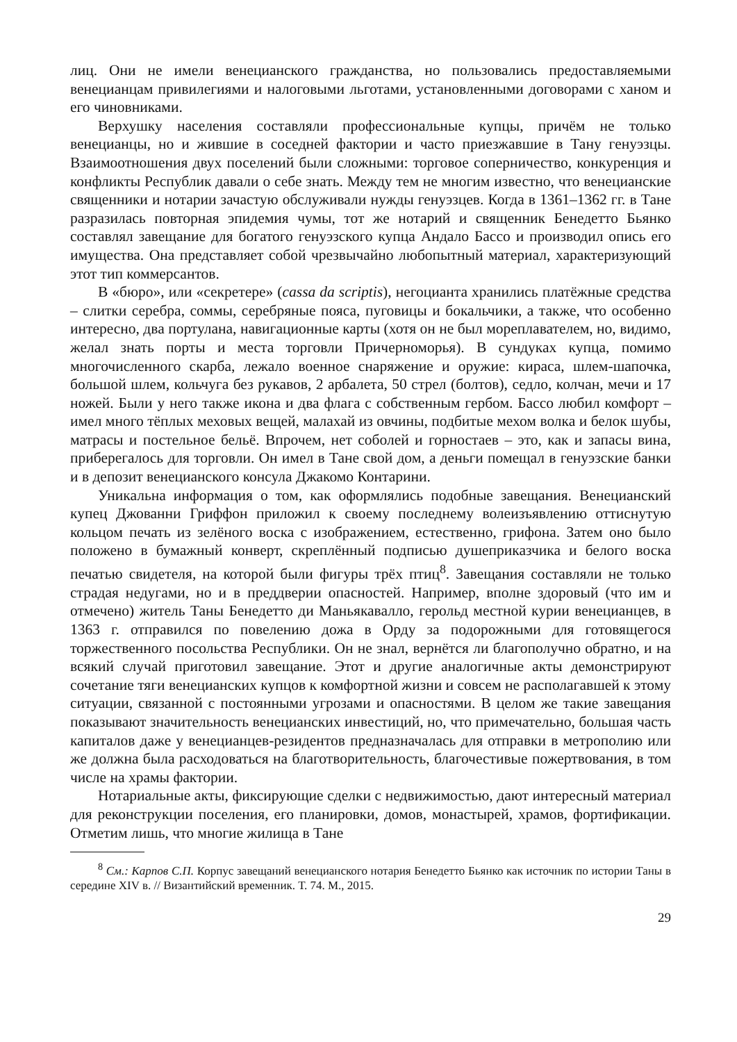лиц. Они не имели венецианского гражданства, но пользовались предоставляемыми венецианцам привилегиями и налоговыми льготами, установленными договорами с ханом и его чиновниками.
Верхушку населения составляли профессиональные купцы, причём не только венецианцы, но и жившие в соседней фактории и часто приезжавшие в Тану генуэзцы. Взаимоотношения двух поселений были сложными: торговое соперничество, конкуренция и конфликты Республик давали о себе знать. Между тем не многим известно, что венецианские священники и нотарии зачастую обслуживали нужды генуэзцев. Когда в 1361–1362 гг. в Тане разразилась повторная эпидемия чумы, тот же нотарий и священник Бенедетто Бьянко составлял завещание для богатого генуэзского купца Андало Бассо и производил опись его имущества. Она представляет собой чрезвычайно любопытный материал, характеризующий этот тип коммерсантов.
В «бюро», или «секретере» (cassa da scriptis), негоцианта хранились платёжные средства – слитки серебра, соммы, серебряные пояса, пуговицы и бокальчики, а также, что особенно интересно, два портулана, навигационные карты (хотя он не был мореплавателем, но, видимо, желал знать порты и места торговли Причерноморья). В сундуках купца, помимо многочисленного скарба, лежало военное снаряжение и оружие: кираса, шлем-шапочка, большой шлем, кольчуга без рукавов, 2 арбалета, 50 стрел (болтов), седло, колчан, мечи и 17 ножей. Были у него также икона и два флага с собственным гербом. Бассо любил комфорт – имел много тёплых меховых вещей, малахай из овчины, подбитые мехом волка и белок шубы, матрасы и постельное бельё. Впрочем, нет соболей и горностаев – это, как и запасы вина, приберегалось для торговли. Он имел в Тане свой дом, а деньги помещал в генуэзские банки и в депозит венецианского консула Джакомо Контарини.
Уникальна информация о том, как оформлялись подобные завещания. Венецианский купец Джованни Гриффон приложил к своему последнему волеизъявлению оттиснутую кольцом печать из зелёного воска с изображением, естественно, грифона. Затем оно было положено в бумажный конверт, скреплённый подписью душеприказчика и белого воска печатью свидетеля, на которой были фигуры трёх птиц<sup>8</sup>. Завещания составляли не только страдая недугами, но и в преддверии опасностей. Например, вполне здоровый (что им и отмечено) житель Таны Бенедетто ди Маньякавалло, герольд местной курии венецианцев, в 1363 г. отправился по повелению дожа в Орду за подорожными для готовящегося торжественного посольства Республики. Он не знал, вернётся ли благополучно обратно, и на всякий случай приготовил завещание. Этот и другие аналогичные акты демонстрируют сочетание тяги венецианских купцов к комфортной жизни и совсем не располагавшей к этому ситуации, связанной с постоянными угрозами и опасностями. В целом же такие завещания показывают значительность венецианских инвестиций, но, что примечательно, большая часть капиталов даже у венецианцев-резидентов предназначалась для отправки в метрополию или же должна была расходоваться на благотворительность, благочестивые пожертвования, в том числе на храмы фактории.
Нотариальные акты, фиксирующие сделки с недвижимостью, дают интересный материал для реконструкции поселения, его планировки, домов, монастырей, храмов, фортификации. Отметим лишь, что многие жилища в Тане
<sup>8</sup> См.: Карпов С.П. Корпус завещаний венецианского нотария Бенедетто Бьянко как источник по истории Таны в середине XIV в. // Византийский временник. Т. 74. М., 2015.
29